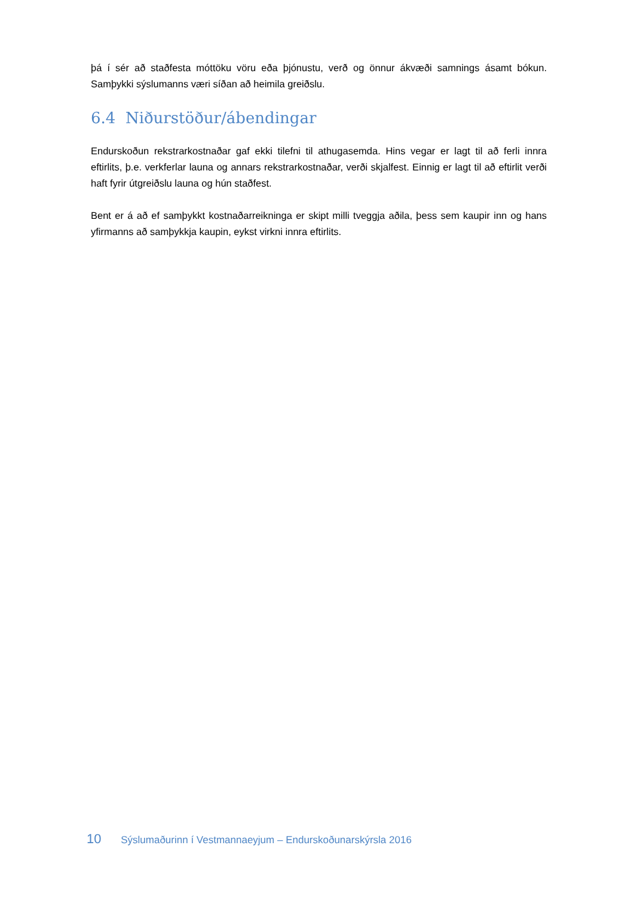þá í sér að staðfesta móttöku vöru eða þjónustu, verð og önnur ákvæði samnings ásamt bókun. Samþykki sýslumanns væri síðan að heimila greiðslu.
6.4 Niðurstöður/ábendingar
Endurskoðun rekstrarkostnaðar gaf ekki tilefni til athugasemda. Hins vegar er lagt til að ferli innra eftirlits, þ.e. verkferlar launa og annars rekstrarkostnaðar, verði skjalfest. Einnig er lagt til að eftirlit verði haft fyrir útgreiðslu launa og hún staðfest.
Bent er á að ef samþykkt kostnaðarreikninga er skipt milli tveggja aðila, þess sem kaupir inn og hans yfirmanns að samþykkja kaupin, eykst virkni innra eftirlits.
10 Sýslumaðurinn í Vestmannaeyjum – Endurskoðunarskýrsla 2016